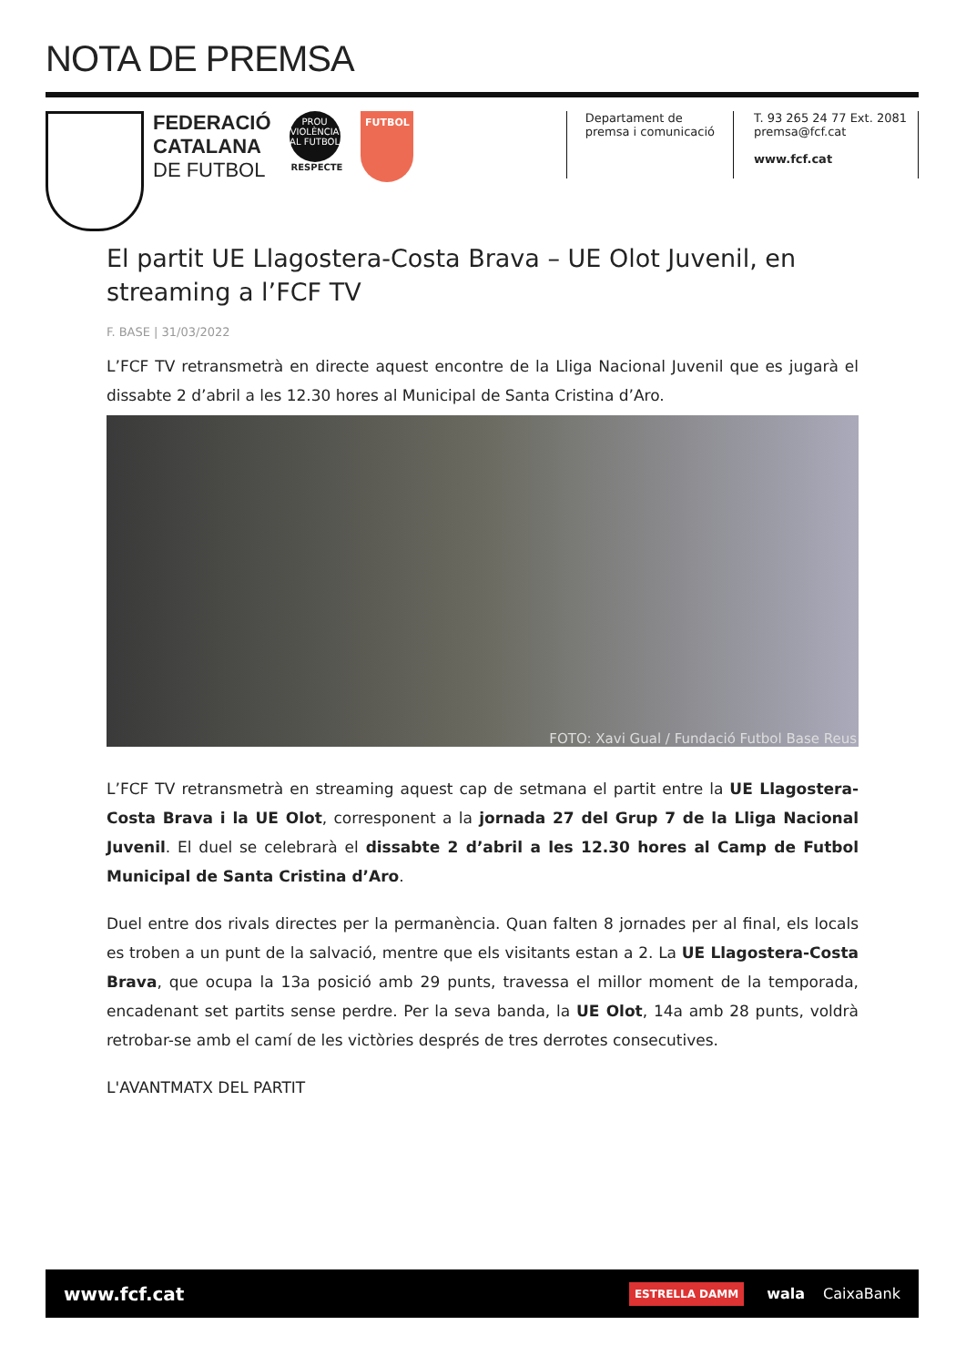NOTA DE PREMSA
FEDERACIÓ
CATALANA
DE FUTBOL
PROU VIOLÈNCIA AL FUTBOL
RESPECTE
FUTBOL
Departament de
premsa i comunicació
T. 93 265 24 77 Ext. 2081
premsa@fcf.cat
www.fcf.cat
El partit UE Llagostera-Costa Brava – UE Olot Juvenil, en streaming a l’FCF TV
F. BASE | 31/03/2022
L’FCF TV retransmetrà en directe aquest encontre de la Lliga Nacional Juvenil que es jugarà el dissabte 2 d’abril a les 12.30 hores al Municipal de Santa Cristina d’Aro.
FOTO: Xavi Gual / Fundació Futbol Base Reus
L’FCF TV retransmetrà en streaming aquest cap de setmana el partit entre la UE Llagostera-Costa Brava i la UE Olot, corresponent a la jornada 27 del Grup 7 de la Lliga Nacional Juvenil. El duel se celebrarà el dissabte 2 d’abril a les 12.30 hores al Camp de Futbol Municipal de Santa Cristina d’Aro.
Duel entre dos rivals directes per la permanència. Quan falten 8 jornades per al final, els locals es troben a un punt de la salvació, mentre que els visitants estan a 2. La UE Llagostera-Costa Brava, que ocupa la 13a posició amb 29 punts, travessa el millor moment de la temporada, encadenant set partits sense perdre. Per la seva banda, la UE Olot, 14a amb 28 punts, voldrà retrobar-se amb el camí de les victòries després de tres derrotes consecutives.
L'AVANTMATX DEL PARTIT
www.fcf.cat ESTRELLA DAMM wala CaixaBank